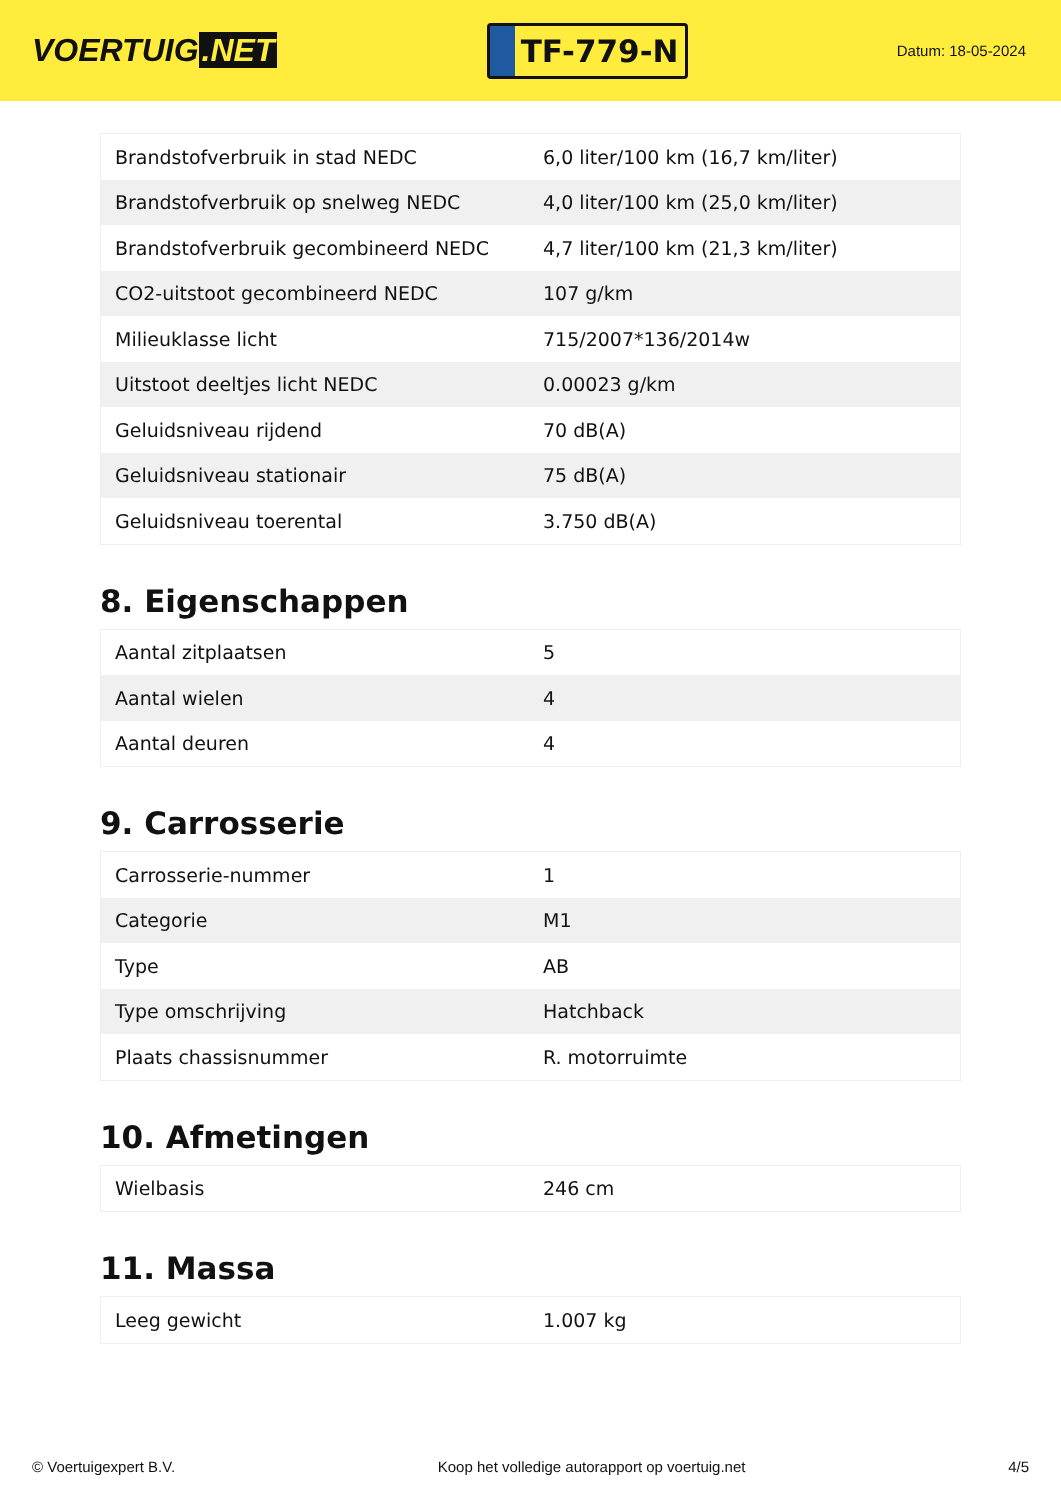VOERTUIG.NET
TF-779-N
Datum: 18-05-2024
| Brandstofverbruik in stad NEDC | 6,0 liter/100 km (16,7 km/liter) |
| Brandstofverbruik op snelweg NEDC | 4,0 liter/100 km (25,0 km/liter) |
| Brandstofverbruik gecombineerd NEDC | 4,7 liter/100 km (21,3 km/liter) |
| CO2-uitstoot gecombineerd NEDC | 107 g/km |
| Milieuklasse licht | 715/2007*136/2014w |
| Uitstoot deeltjes licht NEDC | 0.00023 g/km |
| Geluidsniveau rijdend | 70 dB(A) |
| Geluidsniveau stationair | 75 dB(A) |
| Geluidsniveau toerental | 3.750 dB(A) |
8. Eigenschappen
| Aantal zitplaatsen | 5 |
| Aantal wielen | 4 |
| Aantal deuren | 4 |
9. Carrosserie
| Carrosserie-nummer | 1 |
| Categorie | M1 |
| Type | AB |
| Type omschrijving | Hatchback |
| Plaats chassisnummer | R. motorruimte |
10. Afmetingen
| Wielbasis | 246 cm |
11. Massa
| Leeg gewicht | 1.007 kg |
© Voertuigexpert B.V. Koop het volledige autorapport op voertuig.net 4/5